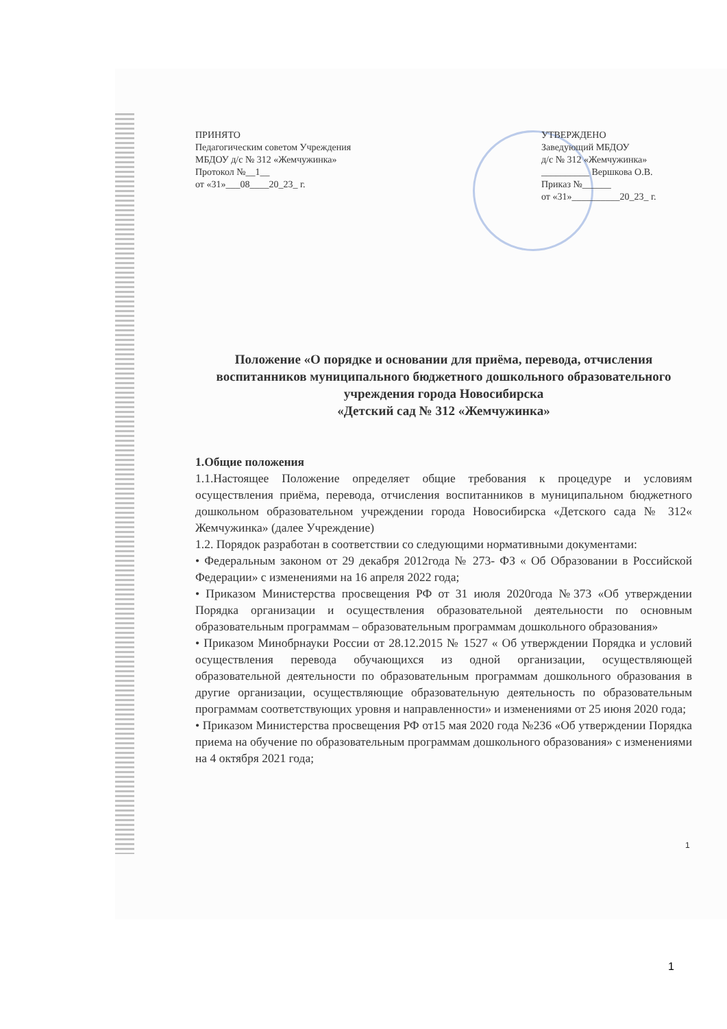ПРИНЯТО
Педагогическим советом Учреждения
МБДОУ д/с № 312 «Жемчужинка»
Протокол №__1__
от «31»___08____20_23_ г.
УТВЕРЖДЕНО
Заведующий МБДОУ
д/с № 312 «Жемчужинка»
__________ Вершкова О.В.
Приказ №______
от «31»__________20_23_ г.
Положение «О порядке и основании для приёма, перевода, отчисления воспитанников муниципального бюджетного дошкольного образовательного учреждения города Новосибирска
«Детский сад № 312 «Жемчужинка»
1.Общие положения
1.1.Настоящее Положение определяет общие требования к процедуре и условиям осуществления приёма, перевода, отчисления воспитанников в муниципальном бюджетного дошкольном образовательном учреждении города Новосибирска «Детского сада № 312« Жемчужинка» (далее Учреждение)
1.2. Порядок разработан в соответствии со следующими нормативными документами:
• Федеральным законом от 29 декабря 2012года № 273- ФЗ « Об Образовании в Российской Федерации» с изменениями на 16 апреля 2022 года;
• Приказом Министерства просвещения РФ от 31 июля 2020года №373 «Об утверждении Порядка организации и осуществления образовательной деятельности по основным образовательным программам – образовательным программам дошкольного образования»
• Приказом Минобрнауки России от 28.12.2015 № 1527 « Об утверждении Порядка и условий осуществления перевода обучающихся из одной организации, осуществляющей образовательной деятельности по образовательным программам дошкольного образования в другие организации, осуществляющие образовательную деятельность по образовательным программам соответствующих уровня и направленности» и изменениями от 25 июня 2020 года;
• Приказом Министерства просвещения РФ от15 мая 2020 года №236 «Об утверждении Порядка приема на обучение по образовательным программам дошкольного образования» с изменениями на 4 октября 2021 года;
1
1